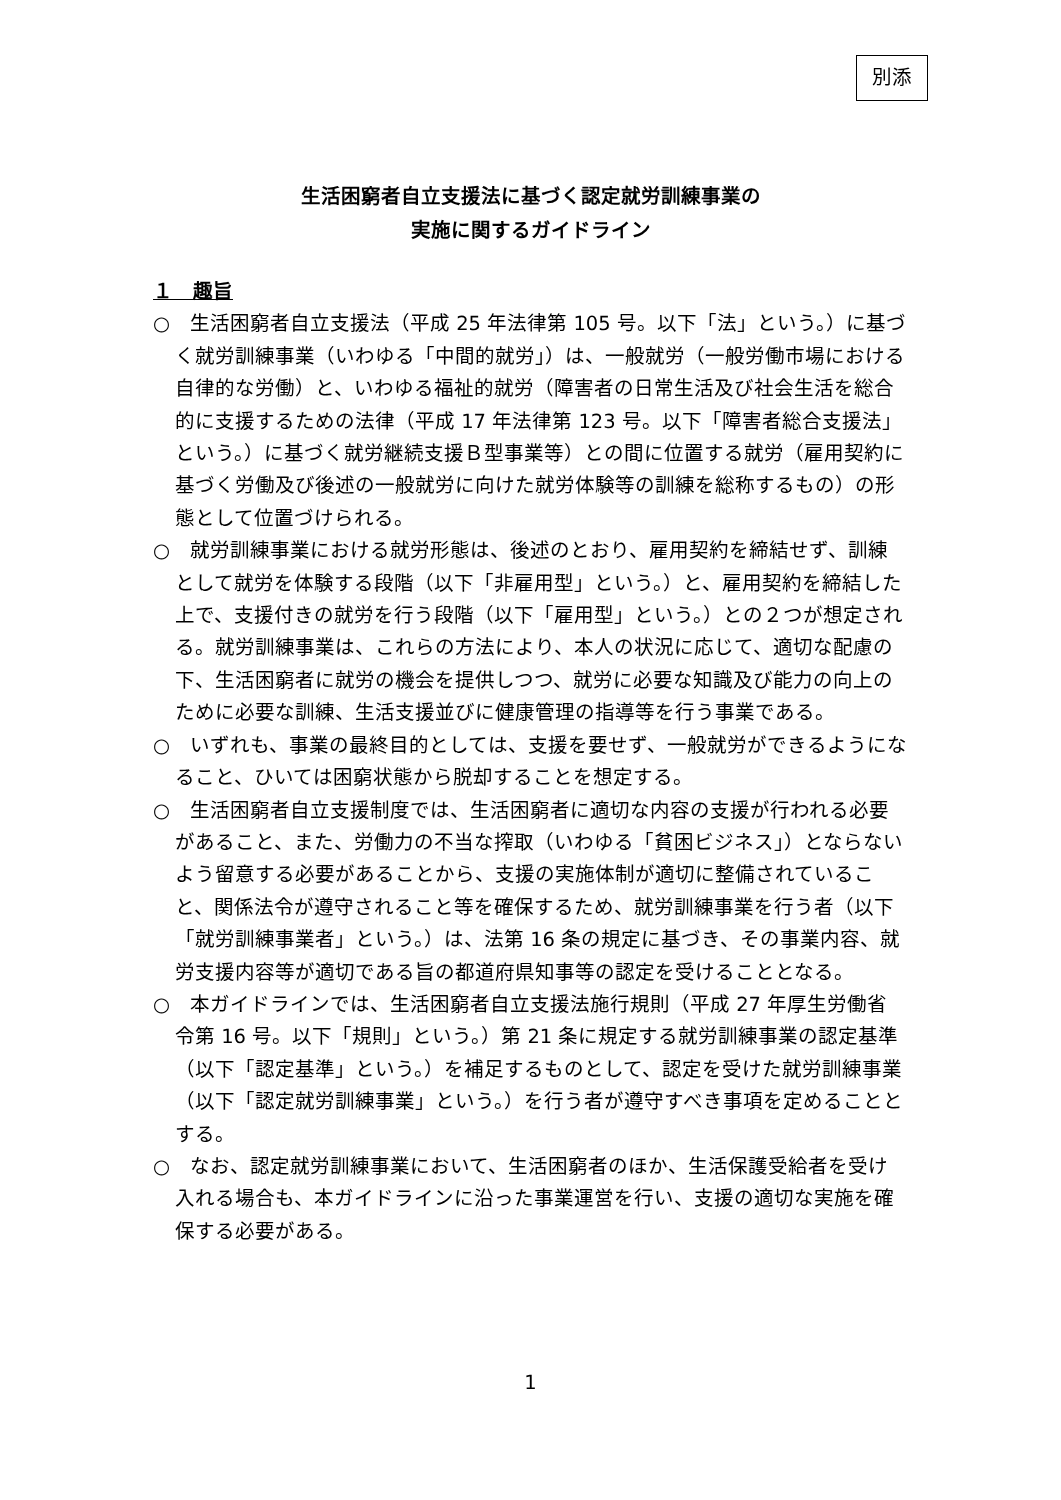別添
生活困窮者自立支援法に基づく認定就労訓練事業の
実施に関するガイドライン
１　趣旨
○　生活困窮者自立支援法（平成 25 年法律第 105 号。以下「法」という。）に基づく就労訓練事業（いわゆる「中間的就労」）は、一般就労（一般労働市場における自律的な労働）と、いわゆる福祉的就労（障害者の日常生活及び社会生活を総合的に支援するための法律（平成 17 年法律第 123 号。以下「障害者総合支援法」という。）に基づく就労継続支援Ｂ型事業等）との間に位置する就労（雇用契約に基づく労働及び後述の一般就労に向けた就労体験等の訓練を総称するもの）の形態として位置づけられる。
○　就労訓練事業における就労形態は、後述のとおり、雇用契約を締結せず、訓練として就労を体験する段階（以下「非雇用型」という。）と、雇用契約を締結した上で、支援付きの就労を行う段階（以下「雇用型」という。）との２つが想定される。就労訓練事業は、これらの方法により、本人の状況に応じて、適切な配慮の下、生活困窮者に就労の機会を提供しつつ、就労に必要な知識及び能力の向上のために必要な訓練、生活支援並びに健康管理の指導等を行う事業である。
○　いずれも、事業の最終目的としては、支援を要せず、一般就労ができるようになること、ひいては困窮状態から脱却することを想定する。
○　生活困窮者自立支援制度では、生活困窮者に適切な内容の支援が行われる必要があること、また、労働力の不当な搾取（いわゆる「貧困ビジネス」）とならないよう留意する必要があることから、支援の実施体制が適切に整備されていること、関係法令が遵守されること等を確保するため、就労訓練事業を行う者（以下「就労訓練事業者」という。）は、法第 16 条の規定に基づき、その事業内容、就労支援内容等が適切である旨の都道府県知事等の認定を受けることとなる。
○　本ガイドラインでは、生活困窮者自立支援法施行規則（平成 27 年厚生労働省令第 16 号。以下「規則」という。）第 21 条に規定する就労訓練事業の認定基準（以下「認定基準」という。）を補足するものとして、認定を受けた就労訓練事業（以下「認定就労訓練事業」という。）を行う者が遵守すべき事項を定めることとする。
○　なお、認定就労訓練事業において、生活困窮者のほか、生活保護受給者を受け入れる場合も、本ガイドラインに沿った事業運営を行い、支援の適切な実施を確保する必要がある。
1